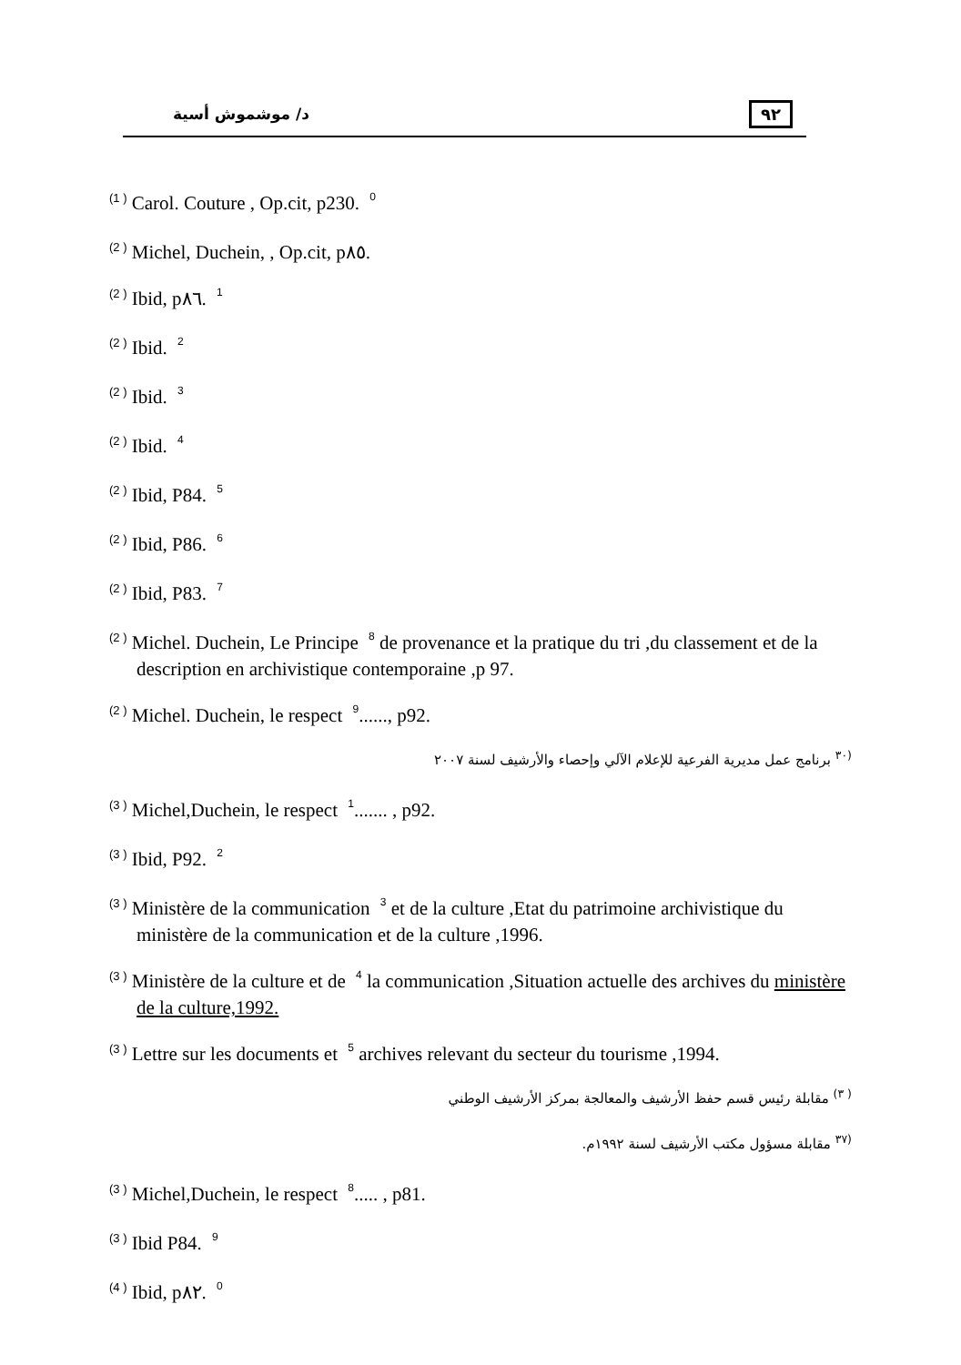د/ موشموش أسية ٩٢
<sup>(1 )</sup> Carol. Couture , Op.cit, p230. 0
<sup>(2 )</sup> Michel, Duchein, , Op.cit, p٨٥.
<sup>(2 )</sup> Ibid, p٨٦. 1
<sup>(2 )</sup> Ibid. 2
<sup>(2 )</sup> Ibid. 3
<sup>(2 )</sup> Ibid. 4
<sup>(2 )</sup> Ibid, P84. 5
<sup>(2 )</sup> Ibid, P86. 6
<sup>(2 )</sup> Ibid, P83. 7
<sup>(2 )</sup> Michel. Duchein, Le Principe 8 de provenance et la pratique du tri ,du classement et de la description en archivistique contemporaine ,p 97.
<sup>(2 )</sup> Michel. Duchein, le respect 9......, p92.
<sup>(٣٠</sup> برنامج عمل مديرية الفرعية للإعلام الآلي وإحصاء والأرشيف لسنة ٢٠٠٧
<sup>(3 )</sup> Michel,Duchein, le respect 1....... , p92.
<sup>(3 )</sup> Ibid, P92. 2
<sup>(3 )</sup> Ministère de la communication 3 et de la culture ,Etat du patrimoine archivistique du ministère de la communication et de la culture ,1996.
<sup>(3 )</sup> Ministère de la culture et de 4 la communication ,Situation actuelle des archives du ministère de la culture,1992.
<sup>(3 )</sup> Lettre sur les documents et 5 archives relevant du secteur du tourisme ,1994.
<sup>( ٣)</sup> مقابلة رئيس قسم حفظ الأرشيف والمعالجة بمركز الأرشيف الوطني
<sup>(٣٧</sup> مقابلة مسؤول مكتب الأرشيف لسنة ١٩٩٢م.
<sup>(3 )</sup> Michel,Duchein, le respect 8..... , p81.
<sup>(3 )</sup> Ibid P84. 9
<sup>(4 )</sup> Ibid, p٨٢. 0